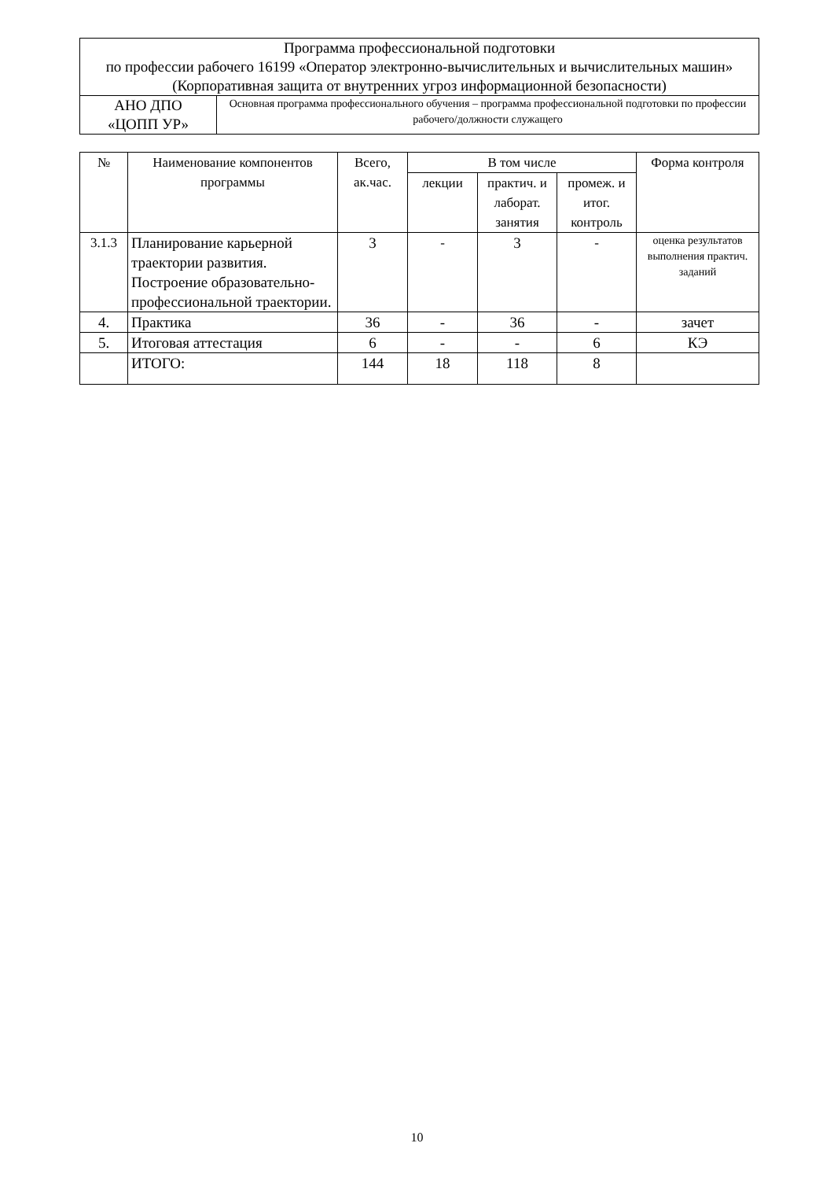| Программа профессиональной подготовки по профессии рабочего 16199 «Оператор электронно-вычислительных и вычислительных машин» (Корпоративная защита от внутренних угроз информационной безопасности) | |
| АНО ДПО «ЦОПП УР» | Основная программа профессионального обучения – программа профессиональной подготовки по профессии рабочего/должности служащего |
| № | Наименование компонентов программы | Всего, ак.час. | В том числе | | | Форма контроля |
| --- | --- | --- | --- | --- | --- | --- |
| | | | лекции | практич. и лаборат. занятия | промеж. и итог. контроль | |
| 3.1.3 | Планирование карьерной траектории развития. Построение образовательно-профессиональной траектории. | 3 | - | 3 | - | оценка результатов выполнения практич. заданий |
| 4. | Практика | 36 | - | 36 | - | зачет |
| 5. | Итоговая аттестация | 6 | - | - | 6 | КЭ |
| | ИТОГО: | 144 | 18 | 118 | 8 | |
10